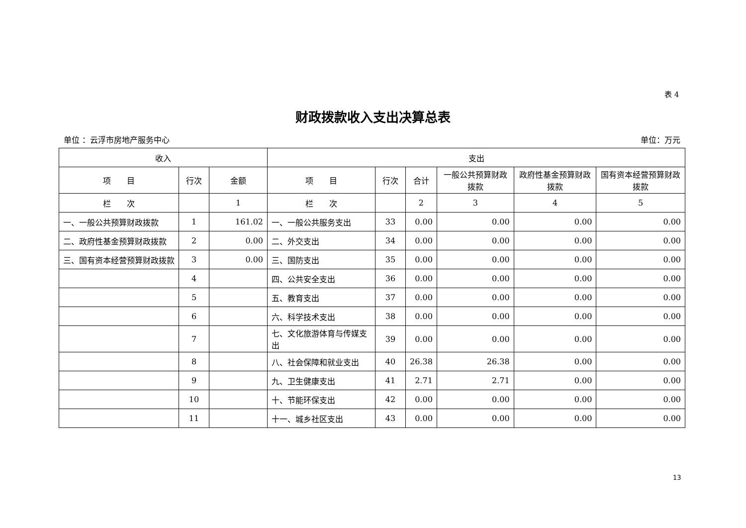表 4
财政拨款收入支出决算总表
单位 ：云浮市房地产服务中心 单位：万元
| 收入 | | | 支出 | | | | | |
| --- | --- | --- | --- | --- | --- | --- | --- | --- |
| 项 目 | 行次 | 金额 | 项 目 | 行次 | 合计 | 一般公共预算财政拨款 | 政府性基金预算财政拨款 | 国有资本经营预算财政拨款 |
| 栏 次 | | 1 | 栏 次 | | 2 | 3 | 4 | 5 |
| 一、一般公共预算财政拨款 | 1 | 161.02 | 一、一般公共服务支出 | 33 | 0.00 | 0.00 | 0.00 | 0.00 |
| 二、政府性基金预算财政拨款 | 2 | 0.00 | 二、外交支出 | 34 | 0.00 | 0.00 | 0.00 | 0.00 |
| 三、国有资本经营预算财政拨款 | 3 | 0.00 | 三、国防支出 | 35 | 0.00 | 0.00 | 0.00 | 0.00 |
| | 4 | | 四、公共安全支出 | 36 | 0.00 | 0.00 | 0.00 | 0.00 |
| | 5 | | 五、教育支出 | 37 | 0.00 | 0.00 | 0.00 | 0.00 |
| | 6 | | 六、科学技术支出 | 38 | 0.00 | 0.00 | 0.00 | 0.00 |
| | 7 | | 七、文化旅游体育与传媒支出 | 39 | 0.00 | 0.00 | 0.00 | 0.00 |
| | 8 | | 八、社会保障和就业支出 | 40 | 26.38 | 26.38 | 0.00 | 0.00 |
| | 9 | | 九、卫生健康支出 | 41 | 2.71 | 2.71 | 0.00 | 0.00 |
| | 10 | | 十、节能环保支出 | 42 | 0.00 | 0.00 | 0.00 | 0.00 |
| | 11 | | 十一、城乡社区支出 | 43 | 0.00 | 0.00 | 0.00 | 0.00 |
13